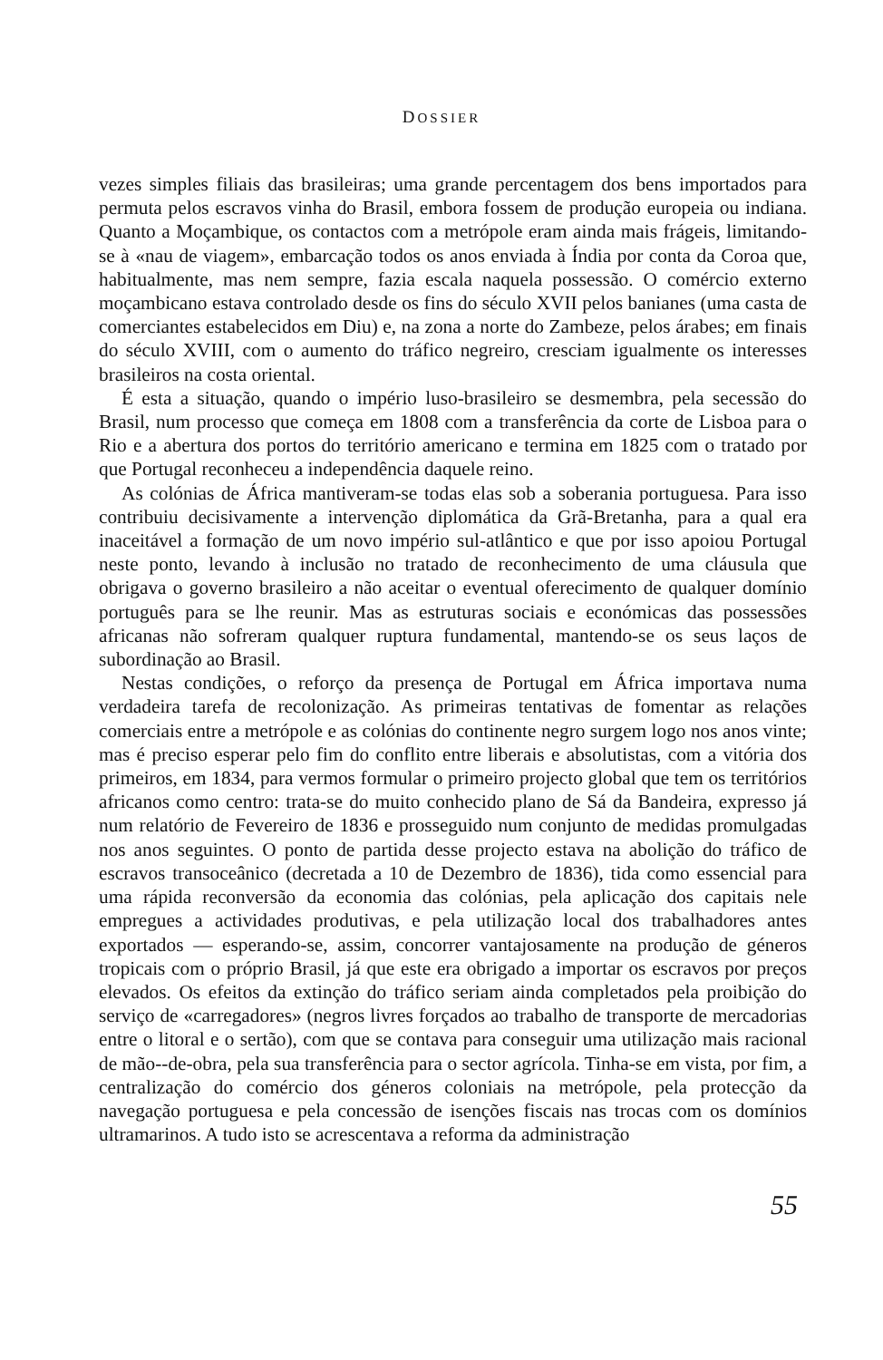DOSSIER
vezes simples filiais das brasileiras; uma grande percentagem dos bens importados para permuta pelos escravos vinha do Brasil, embora fossem de produção europeia ou indiana. Quanto a Moçambique, os contactos com a metrópole eram ainda mais frágeis, limitando-se à «nau de viagem», embarcação todos os anos enviada à Índia por conta da Coroa que, habitualmente, mas nem sempre, fazia escala naquela possessão. O comércio externo moçambicano estava controlado desde os fins do século XVII pelos banianes (uma casta de comerciantes estabelecidos em Diu) e, na zona a norte do Zambeze, pelos árabes; em finais do século XVIII, com o aumento do tráfico negreiro, cresciam igualmente os interesses brasileiros na costa oriental.
É esta a situação, quando o império luso-brasileiro se desmembra, pela secessão do Brasil, num processo que começa em 1808 com a transferência da corte de Lisboa para o Rio e a abertura dos portos do território americano e termina em 1825 com o tratado por que Portugal reconheceu a independência daquele reino.
As colónias de África mantiveram-se todas elas sob a soberania portuguesa. Para isso contribuiu decisivamente a intervenção diplomática da Grã-Bretanha, para a qual era inaceitável a formação de um novo império sul-atlântico e que por isso apoiou Portugal neste ponto, levando à inclusão no tratado de reconhecimento de uma cláusula que obrigava o governo brasileiro a não aceitar o eventual oferecimento de qualquer domínio português para se lhe reunir. Mas as estruturas sociais e económicas das possessões africanas não sofreram qualquer ruptura fundamental, mantendo-se os seus laços de subordinação ao Brasil.
Nestas condições, o reforço da presença de Portugal em África importava numa verdadeira tarefa de recolonização. As primeiras tentativas de fomentar as relações comerciais entre a metrópole e as colónias do continente negro surgem logo nos anos vinte; mas é preciso esperar pelo fim do conflito entre liberais e absolutistas, com a vitória dos primeiros, em 1834, para vermos formular o primeiro projecto global que tem os territórios africanos como centro: trata-se do muito conhecido plano de Sá da Bandeira, expresso já num relatório de Fevereiro de 1836 e prosseguido num conjunto de medidas promulgadas nos anos seguintes. O ponto de partida desse projecto estava na abolição do tráfico de escravos transoceânico (decretada a 10 de Dezembro de 1836), tida como essencial para uma rápida reconversão da economia das colónias, pela aplicação dos capitais nele empregues a actividades produtivas, e pela utilização local dos trabalhadores antes exportados — esperando-se, assim, concorrer vantajosamente na produção de géneros tropicais com o próprio Brasil, já que este era obrigado a importar os escravos por preços elevados. Os efeitos da extinção do tráfico seriam ainda completados pela proibição do serviço de «carregadores» (negros livres forçados ao trabalho de transporte de mercadorias entre o litoral e o sertão), com que se contava para conseguir uma utilização mais racional de mão--de-obra, pela sua transferência para o sector agrícola. Tinha-se em vista, por fim, a centralização do comércio dos géneros coloniais na metrópole, pela protecção da navegação portuguesa e pela concessão de isenções fiscais nas trocas com os domínios ultramarinos. A tudo isto se acrescentava a reforma da administração
55